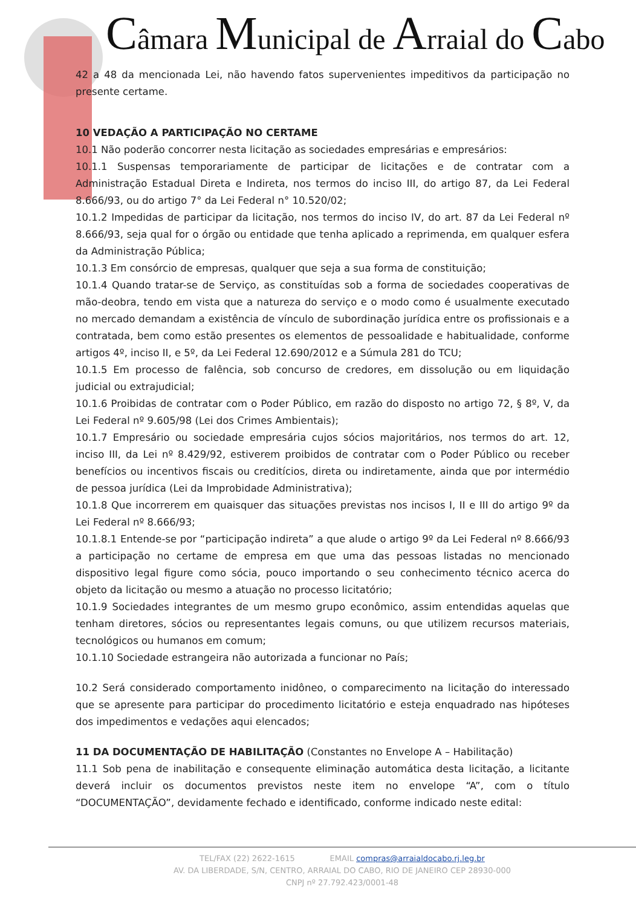Câmara Municipal de Arraial do Cabo
42 a 48 da mencionada Lei, não havendo fatos supervenientes impeditivos da participação no presente certame.
10 VEDAÇÃO A PARTICIPAÇÃO NO CERTAME
10.1 Não poderão concorrer nesta licitação as sociedades empresárias e empresários:
10.1.1 Suspensas temporariamente de participar de licitações e de contratar com a Administração Estadual Direta e Indireta, nos termos do inciso III, do artigo 87, da Lei Federal 8.666/93, ou do artigo 7° da Lei Federal n° 10.520/02;
10.1.2 Impedidas de participar da licitação, nos termos do inciso IV, do art. 87 da Lei Federal nº 8.666/93, seja qual for o órgão ou entidade que tenha aplicado a reprimenda, em qualquer esfera da Administração Pública;
10.1.3 Em consórcio de empresas, qualquer que seja a sua forma de constituição;
10.1.4 Quando tratar-se de Serviço, as constituídas sob a forma de sociedades cooperativas de mão-deobra, tendo em vista que a natureza do serviço e o modo como é usualmente executado no mercado demandam a existência de vínculo de subordinação jurídica entre os profissionais e a contratada, bem como estão presentes os elementos de pessoalidade e habitualidade, conforme artigos 4º, inciso II, e 5º, da Lei Federal 12.690/2012 e a Súmula 281 do TCU;
10.1.5 Em processo de falência, sob concurso de credores, em dissolução ou em liquidação judicial ou extrajudicial;
10.1.6 Proibidas de contratar com o Poder Público, em razão do disposto no artigo 72, § 8º, V, da Lei Federal nº 9.605/98 (Lei dos Crimes Ambientais);
10.1.7 Empresário ou sociedade empresária cujos sócios majoritários, nos termos do art. 12, inciso III, da Lei nº 8.429/92, estiverem proibidos de contratar com o Poder Público ou receber benefícios ou incentivos fiscais ou creditícios, direta ou indiretamente, ainda que por intermédio de pessoa jurídica (Lei da Improbidade Administrativa);
10.1.8 Que incorrerem em quaisquer das situações previstas nos incisos I, II e III do artigo 9º da Lei Federal nº 8.666/93;
10.1.8.1 Entende-se por “participação indireta” a que alude o artigo 9º da Lei Federal nº 8.666/93 a participação no certame de empresa em que uma das pessoas listadas no mencionado dispositivo legal figure como sócia, pouco importando o seu conhecimento técnico acerca do objeto da licitação ou mesmo a atuação no processo licitatório;
10.1.9 Sociedades integrantes de um mesmo grupo econômico, assim entendidas aquelas que tenham diretores, sócios ou representantes legais comuns, ou que utilizem recursos materiais, tecnológicos ou humanos em comum;
10.1.10 Sociedade estrangeira não autorizada a funcionar no País;
10.2 Será considerado comportamento inidôneo, o comparecimento na licitação do interessado que se apresente para participar do procedimento licitatório e esteja enquadrado nas hipóteses dos impedimentos e vedações aqui elencados;
11 DA DOCUMENTAÇÃO DE HABILITAÇÃO (Constantes no Envelope A – Habilitação)
11.1 Sob pena de inabilitação e consequente eliminação automática desta licitação, a licitante deverá incluir os documentos previstos neste item no envelope “A”, com o título “DOCUMENTAÇÃO”, devidamente fechado e identificado, conforme indicado neste edital:
TEL/FAX (22) 2622-1615 EMAIL compras@arraialdocabo.rj.leg.br
AV. DA LIBERDADE, S/N, CENTRO, ARRAIAL DO CABO, RIO DE JANEIRO CEP 28930-000
CNPJ nº 27.792.423/0001-48